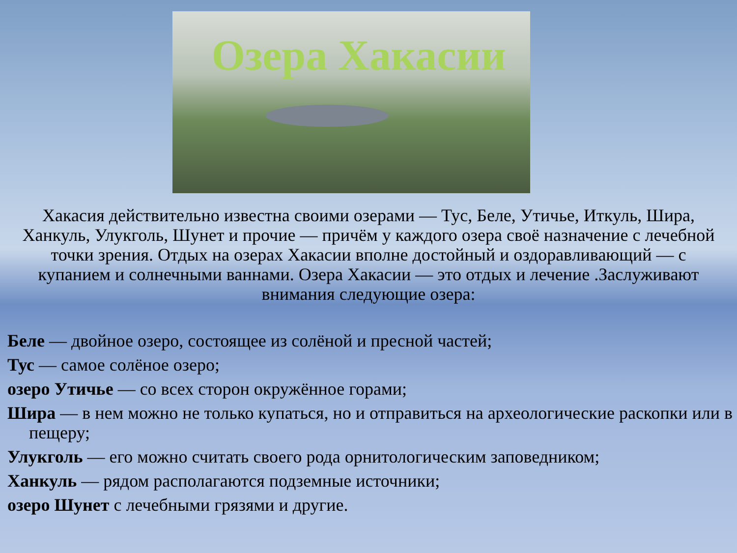Озера Хакасии
Хакасия действительно известна своими озерами — Тус, Беле, Утичье, Иткуль, Шира, Ханкуль, Улукголь, Шунет и прочие — причём у каждого озера своё назначение с лечебной точки зрения. Отдых на озерах Хакасии вполне достойный и оздоравливающий — с купанием и солнечными ваннами. Озера Хакасии — это отдых и лечение .Заслуживают внимания следующие озера:
Беле — двойное озеро, состоящее из солёной и пресной частей;
Тус — самое солёное озеро;
озеро Утичье — со всех сторон окружённое горами;
Шира — в нем можно не только купаться, но и отправиться на археологические раскопки или в пещеру;
Улукголь — его можно считать своего рода орнитологическим заповедником;
Ханкуль — рядом располагаются подземные источники;
озеро Шунет с лечебными грязями и другие.